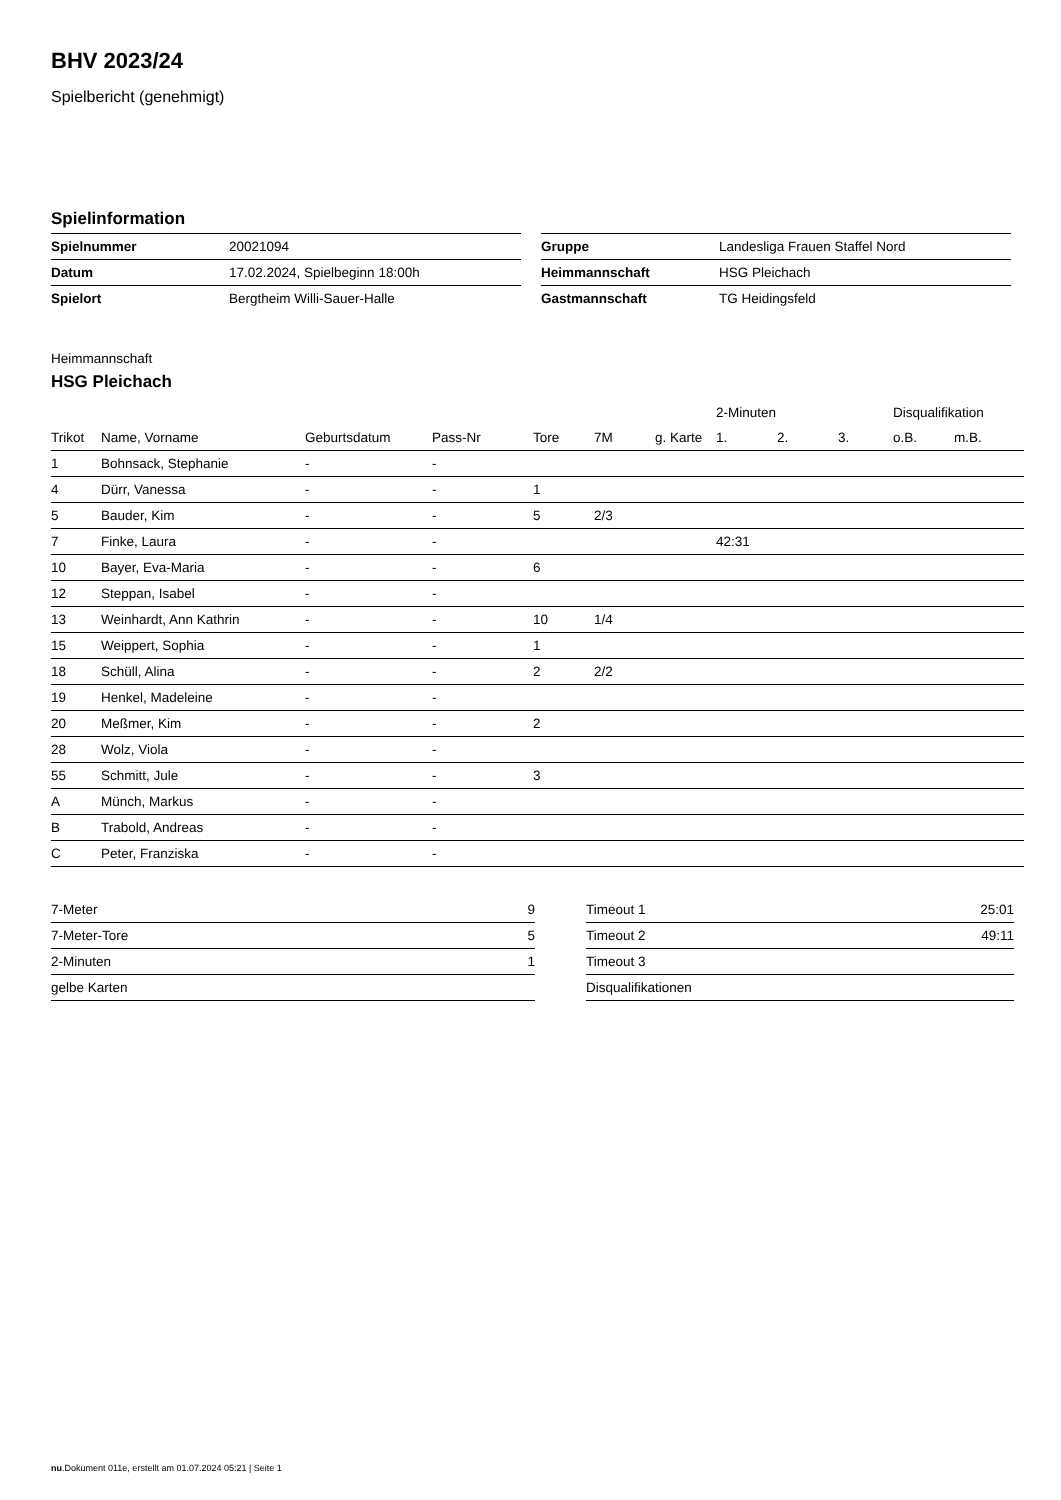BHV 2023/24
Spielbericht (genehmigt)
Spielinformation
| Spielnummer | 20021094 |
| Datum | 17.02.2024, Spielbeginn 18:00h |
| Spielort | Bergtheim Willi-Sauer-Halle |
| Gruppe | Landesliga Frauen Staffel Nord |
| Heimmannschaft | HSG Pleichach |
| Gastmannschaft | TG Heidingsfeld |
Heimmannschaft
HSG Pleichach
| | | | | | | | 2-Minuten | | | Disqualifikation | |
| --- | --- | --- | --- | --- | --- | --- | --- | --- | --- | --- | --- |
| Trikot | Name, Vorname | Geburtsdatum | Pass-Nr | Tore | 7M | g. Karte | 1. | 2. | 3. | o.B. | m.B. |
| 1 | Bohnsack, Stephanie | - | - | | | | | | | | |
| 4 | Dürr, Vanessa | - | - | 1 | | | | | | | |
| 5 | Bauder, Kim | - | - | 5 | 2/3 | | | | | | |
| 7 | Finke, Laura | - | - | | | | 42:31 | | | | |
| 10 | Bayer, Eva-Maria | - | - | 6 | | | | | | | |
| 12 | Steppan, Isabel | - | - | | | | | | | | |
| 13 | Weinhardt, Ann Kathrin | - | - | 10 | 1/4 | | | | | | |
| 15 | Weippert, Sophia | - | - | 1 | | | | | | | |
| 18 | Schüll, Alina | - | - | 2 | 2/2 | | | | | | |
| 19 | Henkel, Madeleine | - | - | | | | | | | | |
| 20 | Meßmer, Kim | - | - | 2 | | | | | | | |
| 28 | Wolz, Viola | - | - | | | | | | | | |
| 55 | Schmitt, Jule | - | - | 3 | | | | | | | |
| A | Münch, Markus | - | - | | | | | | | | |
| B | Trabold, Andreas | - | - | | | | | | | | |
| C | Peter, Franziska | - | - | | | | | | | | |
| 7-Meter | 9 |
| 7-Meter-Tore | 5 |
| 2-Minuten | 1 |
| gelbe Karten | |
| Timeout 1 | 25:01 |
| Timeout 2 | 49:11 |
| Timeout 3 | |
| Disqualifikationen | |
nu.Dokument 011e, erstellt am 01.07.2024 05:21 | Seite 1